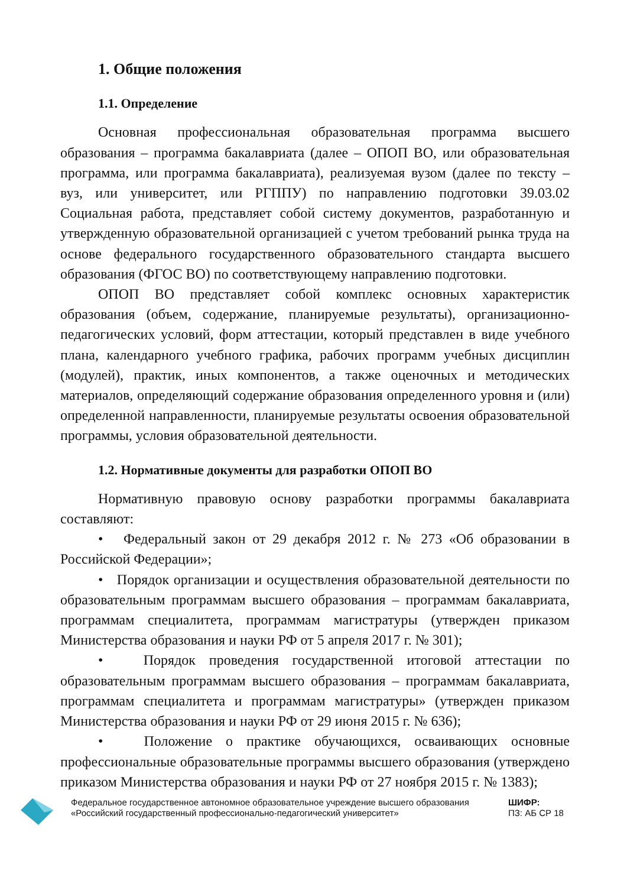1. Общие положения
1.1. Определение
Основная профессиональная образовательная программа высшего образования – программа бакалавриата (далее – ОПОП ВО, или образовательная программа, или программа бакалавриата), реализуемая вузом (далее по тексту – вуз, или университет, или РГППУ) по направлению подготовки 39.03.02 Социальная работа, представляет собой систему документов, разработанную и утвержденную образовательной организацией с учетом требований рынка труда на основе федерального государственного образовательного стандарта высшего образования (ФГОС ВО) по соответствующему направлению подготовки.
ОПОП ВО представляет собой комплекс основных характеристик образования (объем, содержание, планируемые результаты), организационно-педагогических условий, форм аттестации, который представлен в виде учебного плана, календарного учебного графика, рабочих программ учебных дисциплин (модулей), практик, иных компонентов, а также оценочных и методических материалов, определяющий содержание образования определенного уровня и (или) определенной направленности, планируемые результаты освоения образовательной программы, условия образовательной деятельности.
1.2. Нормативные документы для разработки ОПОП ВО
Нормативную правовую основу разработки программы бакалавриата составляют:
• Федеральный закон от 29 декабря 2012 г. № 273 «Об образовании в Российской Федерации»;
• Порядок организации и осуществления образовательной деятельности по образовательным программам высшего образования – программам бакалавриата, программам специалитета, программам магистратуры (утвержден приказом Министерства образования и науки РФ от 5 апреля 2017 г. № 301);
• Порядок проведения государственной итоговой аттестации по образовательным программам высшего образования – программам бакалавриата, программам специалитета и программам магистратуры» (утвержден приказом Министерства образования и науки РФ от 29 июня 2015 г. № 636);
• Положение о практике обучающихся, осваивающих основные профессиональные образовательные программы высшего образования (утверждено приказом Министерства образования и науки РФ от 27 ноября 2015 г. № 1383);
Федеральное государственное автономное образовательное учреждение высшего образования «Российский государственный профессионально-педагогический университет»
ШИФР:
ПЗ: АБ СР 18